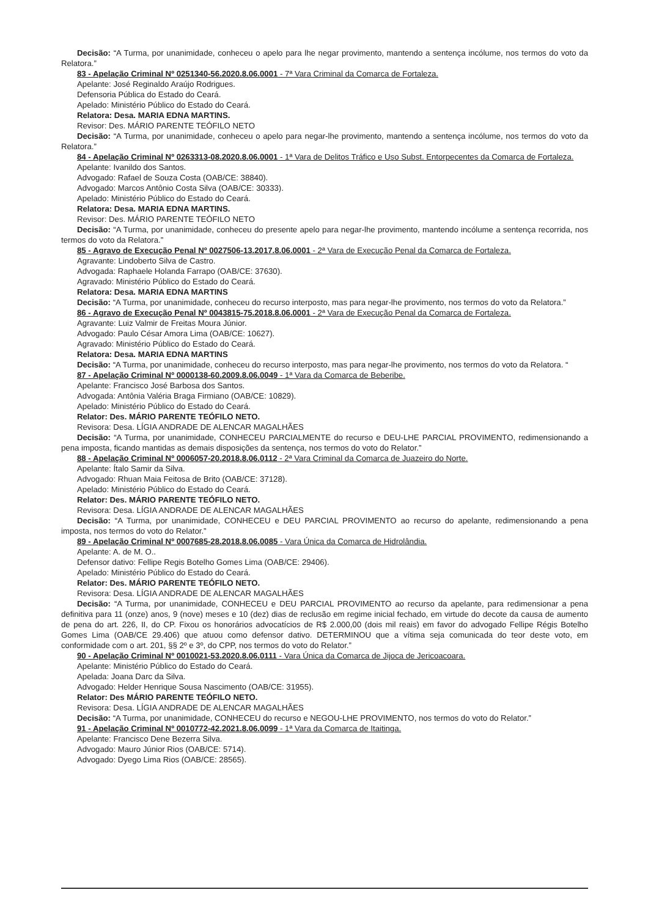Decisão: “A Turma, por unanimidade, conheceu o apelo para lhe negar provimento, mantendo a sentença incólume, nos termos do voto da Relatora.”
83 - Apelação Criminal Nº 0251340-56.2020.8.06.0001 - 7ª Vara Criminal da Comarca de Fortaleza.
Apelante: José Reginaldo Araújo Rodrigues.
Defensoria Pública do Estado do Ceará.
Apelado: Ministério Público do Estado do Ceará.
Relatora: Desa. MARIA EDNA MARTINS.
Revisor: Des. MÁRIO PARENTE TEÓFILO NETO
Decisão: “A Turma, por unanimidade, conheceu o apelo para negar-lhe provimento, mantendo a sentença incólume, nos termos do voto da Relatora.”
84 - Apelação Criminal Nº 0263313-08.2020.8.06.0001 - 1ª Vara de Delitos Tráfico e Uso Subst. Entorpecentes da Comarca de Fortaleza.
Apelante: Ivanildo dos Santos.
Advogado: Rafael de Souza Costa (OAB/CE: 38840).
Advogado: Marcos Antônio Costa Silva (OAB/CE: 30333).
Apelado: Ministério Público do Estado do Ceará.
Relatora: Desa. MARIA EDNA MARTINS.
Revisor: Des. MÁRIO PARENTE TEÓFILO NETO
Decisão: “A Turma, por unanimidade, conheceu do presente apelo para negar-lhe provimento, mantendo incólume a sentença recorrida, nos termos do voto da Relatora.”
85 - Agravo de Execução Penal Nº 0027506-13.2017.8.06.0001 - 2ª Vara de Execução Penal da Comarca de Fortaleza.
Agravante: Lindoberto Silva de Castro.
Advogada: Raphaele Holanda Farrapo (OAB/CE: 37630).
Agravado: Ministério Público do Estado do Ceará.
Relatora: Desa. MARIA EDNA MARTINS
Decisão: “A Turma, por unanimidade, conheceu do recurso interposto, mas para negar-lhe provimento, nos termos do voto da Relatora.”
86 - Agravo de Execução Penal Nº 0043815-75.2018.8.06.0001 - 2ª Vara de Execução Penal da Comarca de Fortaleza.
Agravante: Luiz Valmir de Freitas Moura Júnior.
Advogado: Paulo César Amora Lima (OAB/CE: 10627).
Agravado: Ministério Público do Estado do Ceará.
Relatora: Desa. MARIA EDNA MARTINS
Decisão: “A Turma, por unanimidade, conheceu do recurso interposto, mas para negar-lhe provimento, nos termos do voto da Relatora. “
87 - Apelação Criminal Nº 0000138-60.2009.8.06.0049 - 1ª Vara da Comarca de Beberibe.
Apelante: Francisco José Barbosa dos Santos.
Advogada: Antônia Valéria Braga Firmiano (OAB/CE: 10829).
Apelado: Ministério Público do Estado do Ceará.
Relator: Des. MÁRIO PARENTE TEÓFILO NETO.
Revisora: Desa. LÍGIA ANDRADE DE ALENCAR MAGALHÃES
Decisão: “A Turma, por unanimidade, CONHECEU PARCIALMENTE do recurso e DEU-LHE PARCIAL PROVIMENTO, redimensionando a pena imposta, ficando mantidas as demais disposições da sentença, nos termos do voto do Relator.”
88 - Apelação Criminal Nº 0006057-20.2018.8.06.0112 - 2ª Vara Criminal da Comarca de Juazeiro do Norte.
Apelante: Ítalo Samir da Silva.
Advogado: Rhuan Maia Feitosa de Brito (OAB/CE: 37128).
Apelado: Ministério Público do Estado do Ceará.
Relator: Des. MÁRIO PARENTE TEÓFILO NETO.
Revisora: Desa. LÍGIA ANDRADE DE ALENCAR MAGALHÃES
Decisão: “A Turma, por unanimidade, CONHECEU e DEU PARCIAL PROVIMENTO ao recurso do apelante, redimensionando a pena imposta, nos termos do voto do Relator.”
89 - Apelação Criminal Nº 0007685-28.2018.8.06.0085 - Vara Única da Comarca de Hidrolândia.
Apelante: A. de M. O..
Defensor dativo: Fellipe Regis Botelho Gomes Lima (OAB/CE: 29406).
Apelado: Ministério Público do Estado do Ceará.
Relator: Des. MÁRIO PARENTE TEÓFILO NETO.
Revisora: Desa. LÍGIA ANDRADE DE ALENCAR MAGALHÃES
Decisão: “A Turma, por unanimidade, CONHECEU e DEU PARCIAL PROVIMENTO ao recurso da apelante, para redimensionar a pena definitiva para 11 (onze) anos, 9 (nove) meses e 10 (dez) dias de reclusão em regime inicial fechado, em virtude do decote da causa de aumento de pena do art. 226, II, do CP. Fixou os honorários advocatícios de R$ 2.000,00 (dois mil reais) em favor do advogado Fellipe Régis Botelho Gomes Lima (OAB/CE 29.406) que atuou como defensor dativo. DETERMINOU que a vítima seja comunicada do teor deste voto, em conformidade com o art. 201, §§ 2º e 3º, do CPP, nos termos do voto do Relator.”
90 - Apelação Criminal Nº 0010021-53.2020.8.06.0111 - Vara Única da Comarca de Jijoca de Jericoacoara.
Apelante: Ministério Público do Estado do Ceará.
Apelada: Joana Darc da Silva.
Advogado: Helder Henrique Sousa Nascimento (OAB/CE: 31955).
Relator: Des MÁRIO PARENTE TEÓFILO NETO.
Revisora: Desa. LÍGIA ANDRADE DE ALENCAR MAGALHÃES
Decisão: “A Turma, por unanimidade, CONHECEU do recurso e NEGOU-LHE PROVIMENTO, nos termos do voto do Relator.”
91 - Apelação Criminal Nº 0010772-42.2021.8.06.0099 - 1ª Vara da Comarca de Itaitinga.
Apelante: Francisco Dene Bezerra Silva.
Advogado: Mauro Júnior Rios (OAB/CE: 5714).
Advogado: Dyego Lima Rios (OAB/CE: 28565).